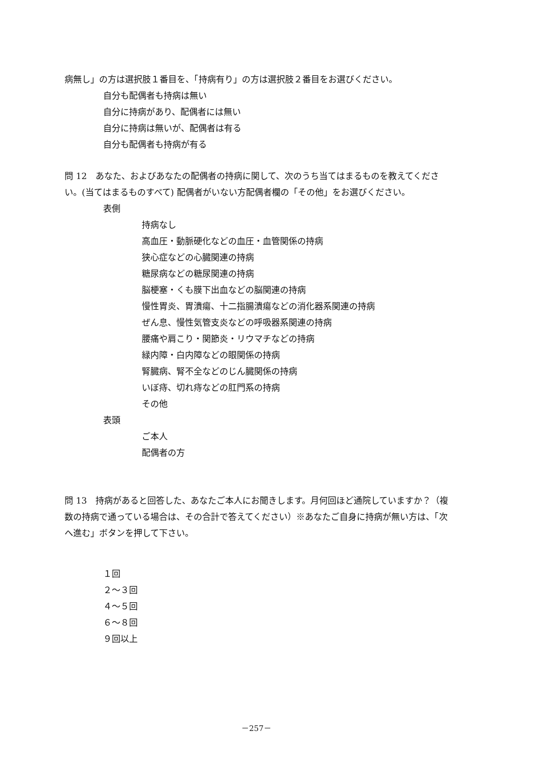病無し」の方は選択肢１番目を、「持病有り」の方は選択肢２番目をお選びください。
自分も配偶者も持病は無い
自分に持病があり、配偶者には無い
自分に持病は無いが、配偶者は有る
自分も配偶者も持病が有る
問 12　あなた、およびあなたの配偶者の持病に関して、次のうち当てはまるものを教えてください。(当てはまるものすべて) 配偶者がいない方配偶者欄の「その他」をお選びください。
表側
持病なし
高血圧・動脈硬化などの血圧・血管関係の持病
狭心症などの心臓関連の持病
糖尿病などの糖尿関連の持病
脳梗塞・くも膜下出血などの脳関連の持病
慢性胃炎、胃潰瘍、十二指腸潰瘍などの消化器系関連の持病
ぜん息、慢性気管支炎などの呼吸器系関連の持病
腰痛や肩こり・関節炎・リウマチなどの持病
緑内障・白内障などの眼関係の持病
腎臓病、腎不全などのじん臓関係の持病
いぼ痔、切れ痔などの肛門系の持病
その他
表頭
ご本人
配偶者の方
問 13　持病があると回答した、あなたご本人にお聞きします。月何回ほど通院していますか？（複数の持病で通っている場合は、その合計で答えてください）※あなたご自身に持病が無い方は、「次へ進む」ボタンを押して下さい。
１回
２～３回
４～５回
６～８回
９回以上
－257－